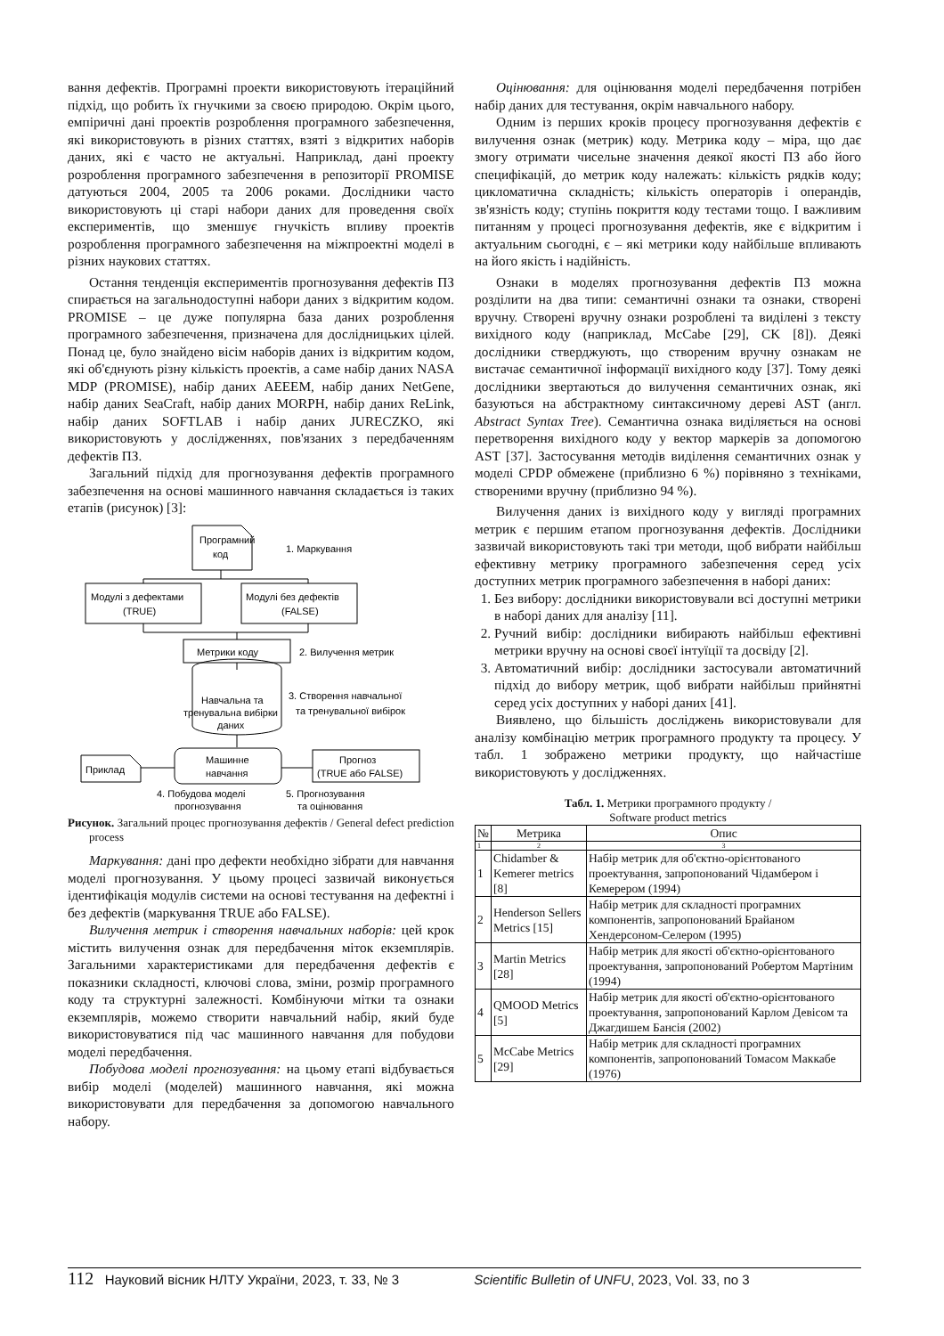вання дефектів. Програмні проекти використовують ітераційний підхід, що робить їх гнучкими за своєю природою. Окрім цього, емпіричні дані проектів розроблення програмного забезпечення, які використовують в різних статтях, взяті з відкритих наборів даних, які є часто не актуальні. Наприклад, дані проекту розроблення програмного забезпечення в репозиторії PROMISE датуються 2004, 2005 та 2006 роками. Дослідники часто використовують ці старі набори даних для проведення своїх експериментів, що зменшує гнучкість впливу проектів розроблення програмного забезпечення на міжпроектні моделі в різних наукових статтях.
Остання тенденція експериментів прогнозування дефектів ПЗ спирається на загальнодоступні набори даних з відкритим кодом. PROMISE – це дуже популярна база даних розроблення програмного забезпечення, призначена для дослідницьких цілей. Понад це, було знайдено вісім наборів даних із відкритим кодом, які об'єднують різну кількість проектів, а саме набір даних NASA MDP (PROMISE), набір даних AEEEM, набір даних NetGene, набір даних SeaCraft, набір даних MORPH, набір даних ReLink, набір даних SOFTLAB і набір даних JURECZKO, які використовують у дослідженнях, пов'язаних з передбаченням дефектів ПЗ.
Загальний підхід для прогнозування дефектів програмного забезпечення на основі машинного навчання складається із таких етапів (рисунок) [3]:
Програмний
код
1. Маркування
Модулі з дефектами
(TRUE)
Модулі без дефектів
(FALSE)
Метрики коду
2. Вилучення метрик
Навчальна та
тренувальна вибірки
даних
3. Створення навчальної
та тренувальної вибірок
Машинне
навчання
Приклад
Прогноз
(TRUE або FALSE)
4. Побудова моделі
5. Прогнозування
прогнозування
та оцінювання
Рисунок. Загальний процес прогнозування дефектів / General defect prediction process
Маркування: дані про дефекти необхідно зібрати для навчання моделі прогнозування. У цьому процесі зазвичай виконується ідентифікація модулів системи на основі тестування на дефектні і без дефектів (маркування TRUE або FALSE).
Вилучення метрик і створення навчальних наборів: цей крок містить вилучення ознак для передбачення міток екземплярів. Загальними характеристиками для передбачення дефектів є показники складності, ключові слова, зміни, розмір програмного коду та структурні залежності. Комбінуючи мітки та ознаки екземплярів, можемо створити навчальний набір, який буде використовуватися під час машинного навчання для побудови моделі передбачення.
Побудова моделі прогнозування: на цьому етапі відбувається вибір моделі (моделей) машинного навчання, які можна використовувати для передбачення за допомогою навчального набору.
Оцінювання: для оцінювання моделі передбачення потрібен набір даних для тестування, окрім навчального набору.
Одним із перших кроків процесу прогнозування дефектів є вилучення ознак (метрик) коду. Метрика коду – міра, що дає змогу отримати чисельне значення деякої якості ПЗ або його специфікацій, до метрик коду належать: кількість рядків коду; цикломатична складність; кількість операторів і операндів, зв'язність коду; ступінь покриття коду тестами тощо. І важливим питанням у процесі прогнозування дефектів, яке є відкритим і актуальним сьогодні, є – які метрики коду найбільше впливають на його якість і надійність.
Ознаки в моделях прогнозування дефектів ПЗ можна розділити на два типи: семантичні ознаки та ознаки, створені вручну. Створені вручну ознаки розроблені та виділені з тексту вихідного коду (наприклад, McCabe [29], CK [8]). Деякі дослідники стверджують, що створеним вручну ознакам не вистачає семантичної інформації вихідного коду [37]. Тому деякі дослідники звертаються до вилучення семантичних ознак, які базуються на абстрактному синтаксичному дереві AST (англ. Abstract Syntax Tree). Семантична ознака виділяється на основі перетворення вихідного коду у вектор маркерів за допомогою AST [37]. Застосування методів виділення семантичних ознак у моделі CPDP обмежене (приблизно 6 %) порівняно з техніками, створеними вручну (приблизно 94 %).
Вилучення даних із вихідного коду у вигляді програмних метрик є першим етапом прогнозування дефектів. Дослідники зазвичай використовують такі три методи, щоб вибрати найбільш ефективну метрику програмного забезпечення серед усіх доступних метрик програмного забезпечення в наборі даних:
1. Без вибору: дослідники використовували всі доступні метрики в наборі даних для аналізу [11].
2. Ручний вибір: дослідники вибирають найбільш ефективні метрики вручну на основі своєї інтуїції та досвіду [2].
3. Автоматичний вибір: дослідники застосували автоматичний підхід до вибору метрик, щоб вибрати найбільш прийнятні серед усіх доступних у наборі даних [41].
Виявлено, що більшість досліджень використовували для аналізу комбінацію метрик програмного продукту та процесу. У табл. 1 зображено метрики продукту, що найчастіше використовують у дослідженнях.
Табл. 1. Метрики програмного продукту /
Software product metrics
| № | Метрика | Опис |
| --- | --- | --- |
| 1 | 2 | 3 |
| 1 | Chidamber & Kemerer metrics [8] | Набір метрик для об'єктно-орієнтованого проектування, запропонований Чідамбером і Кемерером (1994) |
| 2 | Henderson Sellers Metrics [15] | Набір метрик для складності програмних компонентів, запропонований Брайаном Хендерсоном-Селером (1995) |
| 3 | Martin Metrics [28] | Набір метрик для якості об'єктно-орієнтованого проектування, запропонований Робертом Мартіним (1994) |
| 4 | QMOOD Metrics [5] | Набір метрик для якості об'єктно-орієнтованого проектування, запропонований Карлом Девісом та Джагдишем Бансія (2002) |
| 5 | McCabe Metrics [29] | Набір метрик для складності програмних компонентів, запропонований Томасом Маккабе (1976) |
112 Науковий вісник НЛТУ України, 2023, т. 33, № 3 Scientific Bulletin of UNFU, 2023, Vol. 33, no 3